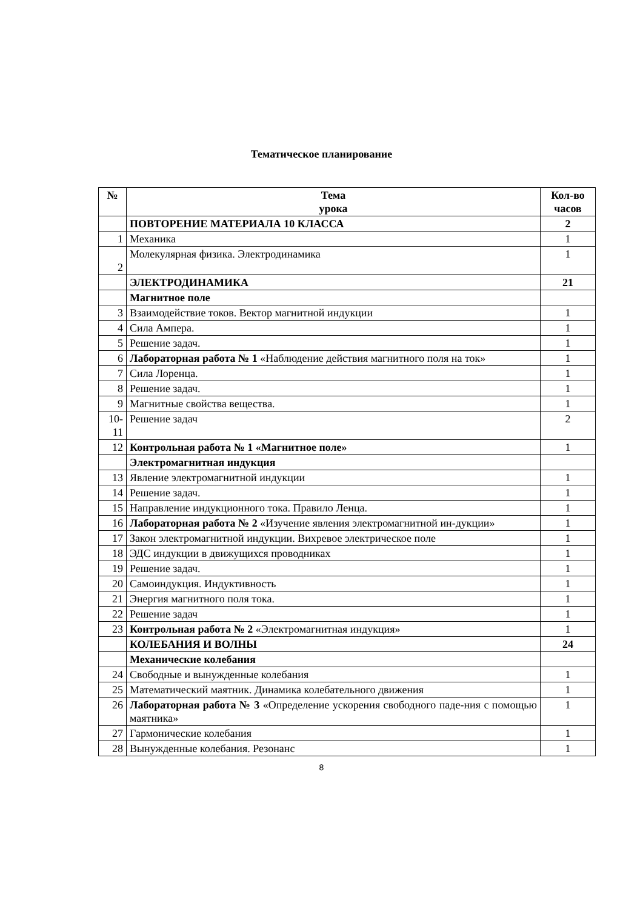Тематическое планирование
| № | Тема урока | Кол-во часов |
| --- | --- | --- |
| | ПОВТОРЕНИЕ МАТЕРИАЛА 10 КЛАССА | 2 |
| 1 | Механика | 1 |
| 2 | Молекулярная физика. Электродинамика | 1 |
| | ЭЛЕКТРОДИНАМИКА | 21 |
| | Магнитное поле | |
| 3 | Взаимодействие токов. Вектор магнитной индукции | 1 |
| 4 | Сила Ампера. | 1 |
| 5 | Решение задач. | 1 |
| 6 | Лабораторная работа № 1 «Наблюдение действия магнитного поля на ток» | 1 |
| 7 | Сила Лоренца. | 1 |
| 8 | Решение задач. | 1 |
| 9 | Магнитные свойства вещества. | 1 |
| 10- 11 | Решение задач | 2 |
| 12 | Контрольная работа № 1 «Магнитное поле» | 1 |
| | Электромагнитная индукция | |
| 13 | Явление электромагнитной индукции | 1 |
| 14 | Решение задач. | 1 |
| 15 | Направление индукционного тока. Правило Ленца. | 1 |
| 16 | Лабораторная работа № 2 «Изучение явления электромагнитной ин-дукции» | 1 |
| 17 | Закон электромагнитной индукции. Вихревое электрическое поле | 1 |
| 18 | ЭДС индукции в движущихся проводниках | 1 |
| 19 | Решение задач. | 1 |
| 20 | Самоиндукция. Индуктивность | 1 |
| 21 | Энергия магнитного поля тока. | 1 |
| 22 | Решение задач | 1 |
| 23 | Контрольная работа № 2 «Электромагнитная индукция» | 1 |
| | КОЛЕБАНИЯ И ВОЛНЫ | 24 |
| | Механические колебания | |
| 24 | Свободные и вынужденные колебания | 1 |
| 25 | Математический маятник. Динамика колебательного движения | 1 |
| 26 | Лабораторная работа № 3 «Определение ускорения свободного паде-ния с помощью маятника» | 1 |
| 27 | Гармонические колебания | 1 |
| 28 | Вынужденные колебания. Резонанс | 1 |
8